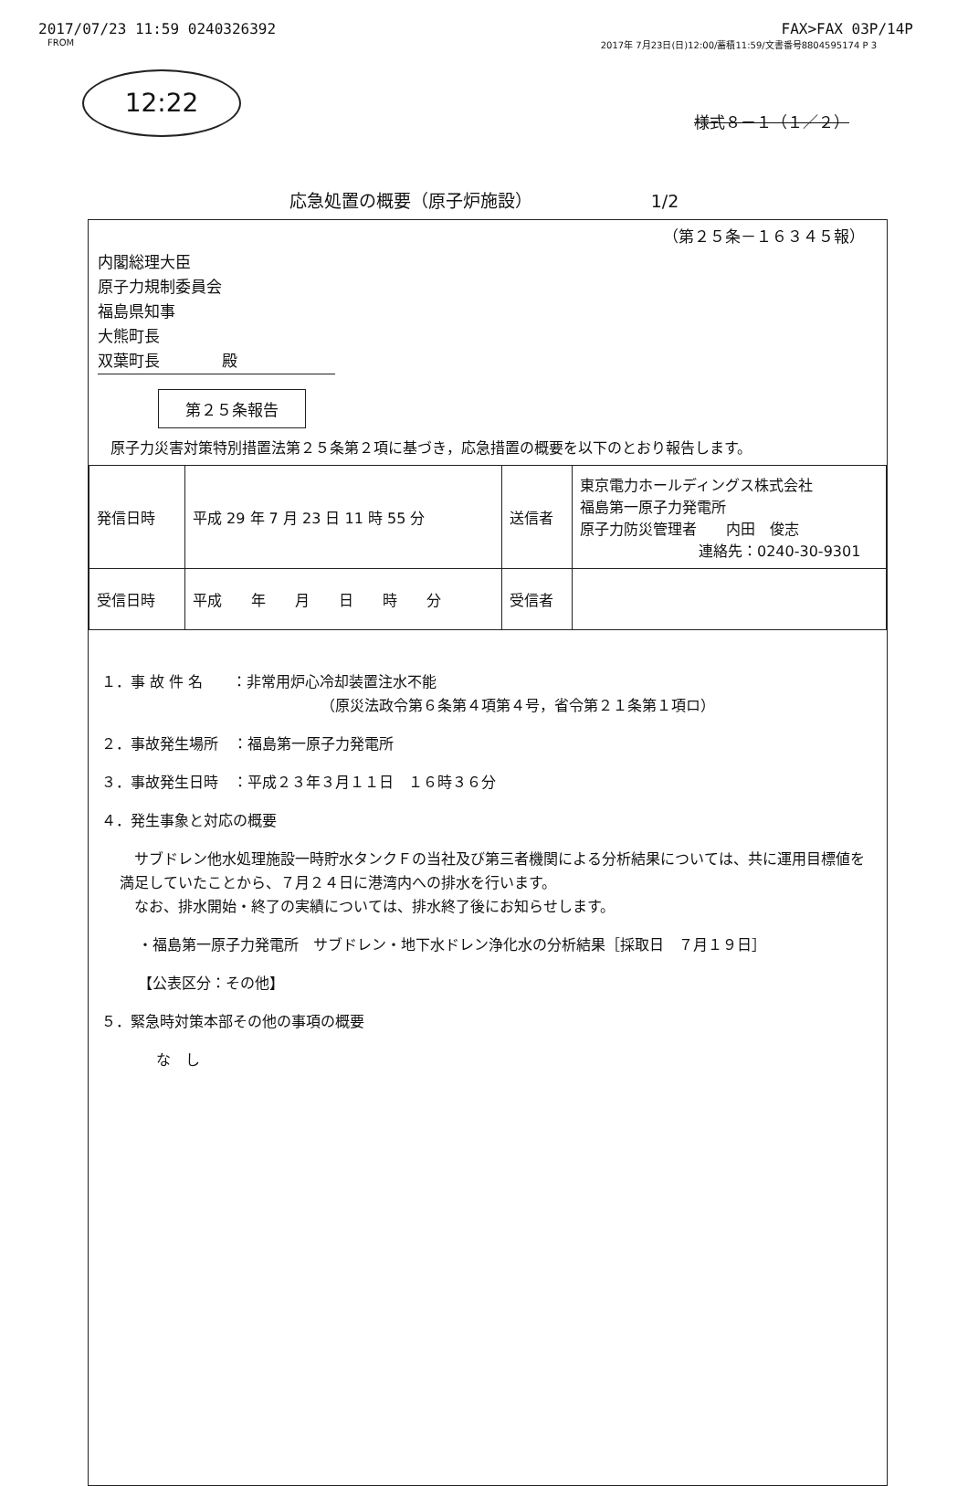2017/07/23 11:59 0240326392 FAX>FAX 03P/14P
FROM 2017年 7月23日(日)12:00/蓄積11:59/文書番号8804595174 P 3
12:22
様式８－１（１／２）
応急処置の概要（原子炉施設） 1/2
（第２５条－１６３４５報）
内閣総理大臣
原子力規制委員会
福島県知事
大熊町長
双葉町長　　　　殿
第２５条報告
原子力災害対策特別措置法第２５条第２項に基づき，応急措置の概要を以下のとおり報告します。
| 発信日時 | 平成 29 年 7 月 23 日 11 時 55 分 | 送信者 | 東京電力ホールディングス株式会社 福島第一原子力発電所 原子力防災管理者 内田 俊志 連絡先：0240-30-9301 |
| 受信日時 | 平成 年 月 日 時 分 | 受信者 | |
１．事 故 件 名　　：非常用炉心冷却装置注水不能
（原災法政令第６条第４項第４号，省令第２１条第１項ロ）
２．事故発生場所　：福島第一原子力発電所
３．事故発生日時　：平成２３年３月１１日　１６時３６分
４．発生事象と対応の概要
　サブドレン他水処理施設一時貯水タンクＦの当社及び第三者機関による分析結果については、共に運用目標値を満足していたことから、７月２４日に港湾内への排水を行います。
　なお、排水開始・終了の実績については、排水終了後にお知らせします。
・福島第一原子力発電所　サブドレン・地下水ドレン浄化水の分析結果［採取日　７月１９日］
【公表区分：その他】
５．緊急時対策本部その他の事項の概要
な　し